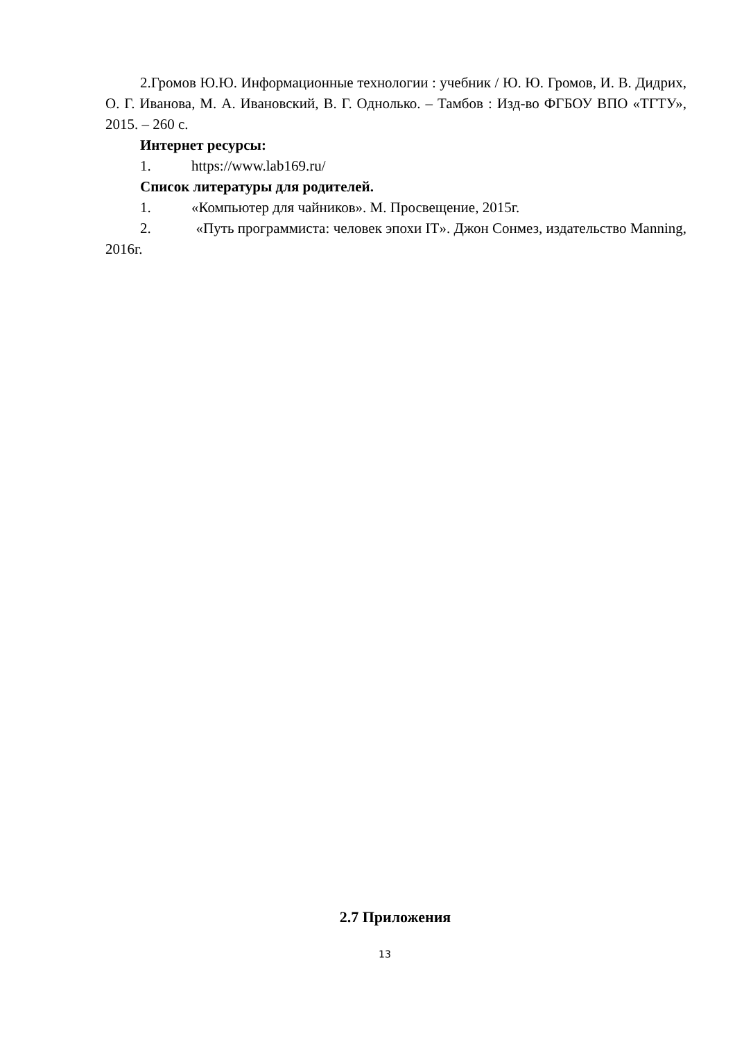2.Громов Ю.Ю. Информационные технологии : учебник / Ю. Ю. Громов, И. В. Дидрих, О. Г. Иванова, М. А. Ивановский, В. Г. Однолько. – Тамбов : Изд-во ФГБОУ ВПО «ТГТУ», 2015. – 260 с.
Интернет ресурсы:
1. https://www.lab169.ru/
Список литературы для родителей.
1. «Компьютер для чайников». М. Просвещение, 2015г.
2. «Путь программиста: человек эпохи IT». Джон Сонмез, издательство Manning, 2016г.
2.7 Приложения
13